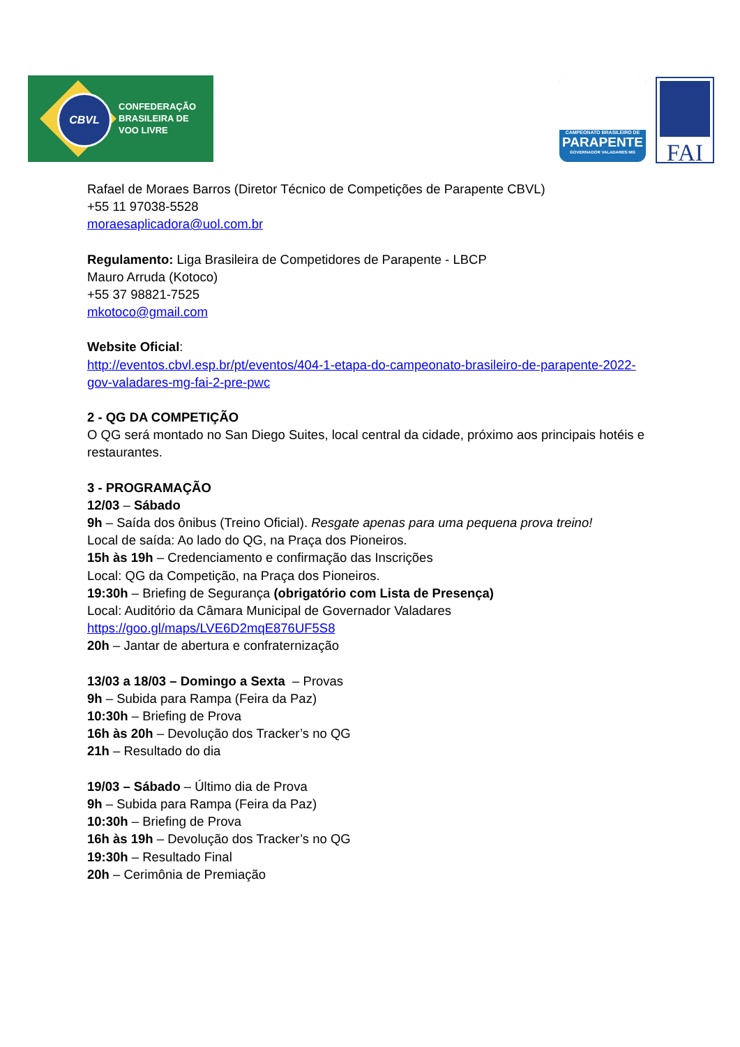CBVL
CONFEDERAÇÃO
BRASILEIRA DE
VOO LIVRE
CAMPEONATO BRASILEIRO DE
PARAPENTE
GOVERNADOR VALADARES·MG
FAI
Rafael de Moraes Barros (Diretor Técnico de Competições de Parapente CBVL)
+55 11 97038-5528
moraesaplicadora@uol.com.br
Regulamento: Liga Brasileira de Competidores de Parapente - LBCP
Mauro Arruda (Kotoco)
+55 37 98821-7525
mkotoco@gmail.com
Website Oficial:
http://eventos.cbvl.esp.br/pt/eventos/404-1-etapa-do-campeonato-brasileiro-de-parapente-2022-gov-valadares-mg-fai-2-pre-pwc
2 - QG DA COMPETIÇÃO
O QG será montado no San Diego Suites, local central da cidade, próximo aos principais hotéis e restaurantes.
3 - PROGRAMAÇÃO
12/03 – Sábado
9h – Saída dos ônibus (Treino Oficial). Resgate apenas para uma pequena prova treino!
Local de saída: Ao lado do QG, na Praça dos Pioneiros.
15h às 19h – Credenciamento e confirmação das Inscrições
Local: QG da Competição, na Praça dos Pioneiros.
19:30h – Briefing de Segurança (obrigatório com Lista de Presença)
Local: Auditório da Câmara Municipal de Governador Valadares
https://goo.gl/maps/LVE6D2mqE876UF5S8
20h – Jantar de abertura e confraternização
13/03 a 18/03 – Domingo a Sexta – Provas
9h – Subida para Rampa (Feira da Paz)
10:30h – Briefing de Prova
16h às 20h – Devolução dos Tracker’s no QG
21h – Resultado do dia
19/03 – Sábado – Último dia de Prova
9h – Subida para Rampa (Feira da Paz)
10:30h – Briefing de Prova
16h às 19h – Devolução dos Tracker’s no QG
19:30h – Resultado Final
20h – Cerimônia de Premiação